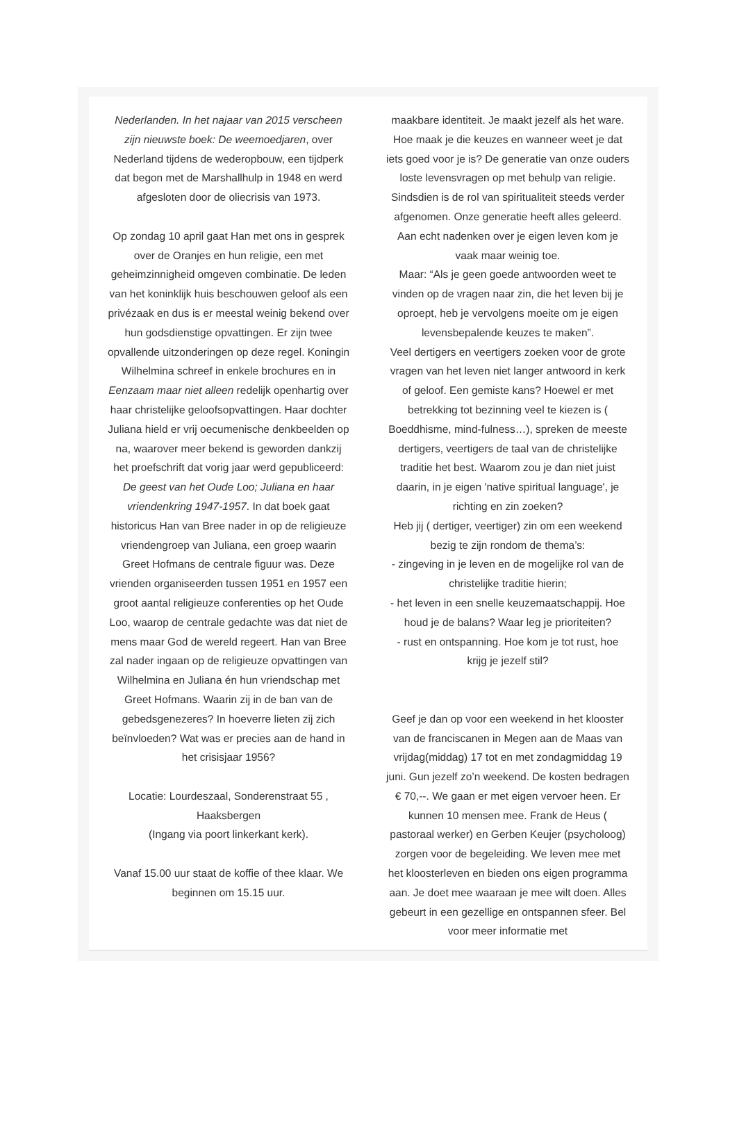Nederlanden. In het najaar van 2015 verscheen zijn nieuwste boek: De weemoedjaren, over Nederland tijdens de wederopbouw, een tijdperk dat begon met de Marshallhulp in 1948 en werd afgesloten door de oliecrisis van 1973.
Op zondag 10 april gaat Han met ons in gesprek over de Oranjes en hun religie, een met geheimzinnigheid omgeven combinatie. De leden van het koninklijk huis beschouwen geloof als een privézaak en dus is er meestal weinig bekend over hun godsdienstige opvattingen. Er zijn twee opvallende uitzonderingen op deze regel. Koningin Wilhelmina schreef in enkele brochures en in Eenzaam maar niet alleen redelijk openhartig over haar christelijke geloofsopvattingen. Haar dochter Juliana hield er vrij oecumenische denkbeelden op na, waarover meer bekend is geworden dankzij het proefschrift dat vorig jaar werd gepubliceerd: De geest van het Oude Loo; Juliana en haar vriendenkring 1947-1957. In dat boek gaat historicus Han van Bree nader in op de religieuze vriendengroep van Juliana, een groep waarin Greet Hofmans de centrale figuur was. Deze vrienden organiseerden tussen 1951 en 1957 een groot aantal religieuze conferenties op het Oude Loo, waarop de centrale gedachte was dat niet de mens maar God de wereld regeert. Han van Bree zal nader ingaan op de religieuze opvattingen van Wilhelmina en Juliana én hun vriendschap met Greet Hofmans. Waarin zij in de ban van de gebedsgenezeres? In hoeverre lieten zij zich beïnvloeden? Wat was er precies aan de hand in het crisisjaar 1956?
Locatie: Lourdeszaal, Sonderenstraat 55 , Haaksbergen
(Ingang via poort linkerkant kerk).
Vanaf 15.00 uur staat de koffie of thee klaar. We beginnen om 15.15 uur.
maakbare identiteit. Je maakt jezelf als het ware. Hoe maak je die keuzes en wanneer weet je dat iets goed voor je is? De generatie van onze ouders loste levensvragen op met behulp van religie. Sindsdien is de rol van spiritualiteit steeds verder afgenomen. Onze generatie heeft alles geleerd. Aan echt nadenken over je eigen leven kom je vaak maar weinig toe.
Maar: “Als je geen goede antwoorden weet te vinden op de vragen naar zin, die het leven bij je oproept, heb je vervolgens moeite om je eigen levensbepalende keuzes te maken”.
Veel dertigers en veertigers zoeken voor de grote vragen van het leven niet langer antwoord in kerk of geloof. Een gemiste kans? Hoewel er met betrekking tot bezinning veel te kiezen is ( Boeddhisme, mind-fulness…), spreken de meeste dertigers, veertigers de taal van de christelijke traditie het best. Waarom zou je dan niet juist daarin, in je eigen 'native spiritual language', je richting en zin zoeken?
Heb jij ( dertiger, veertiger) zin om een weekend bezig te zijn rondom de thema’s:
- zingeving in je leven en de mogelijke rol van de christelijke traditie hierin;
- het leven in een snelle keuzemaatschappij. Hoe houd je de balans? Waar leg je prioriteiten?
- rust en ontspanning. Hoe kom je tot rust, hoe krijg je jezelf stil?
Geef je dan op voor een weekend in het klooster van de franciscanen in Megen aan de Maas van vrijdag(middag) 17 tot en met zondagmiddag 19 juni. Gun jezelf zo’n weekend. De kosten bedragen € 70,--. We gaan er met eigen vervoer heen. Er kunnen 10 mensen mee. Frank de Heus ( pastoraal werker) en Gerben Keujer (psycholoog) zorgen voor de begeleiding. We leven mee met het kloosterleven en bieden ons eigen programma aan. Je doet mee waaraan je mee wilt doen. Alles gebeurt in een gezellige en ontspannen sfeer. Bel voor meer informatie met